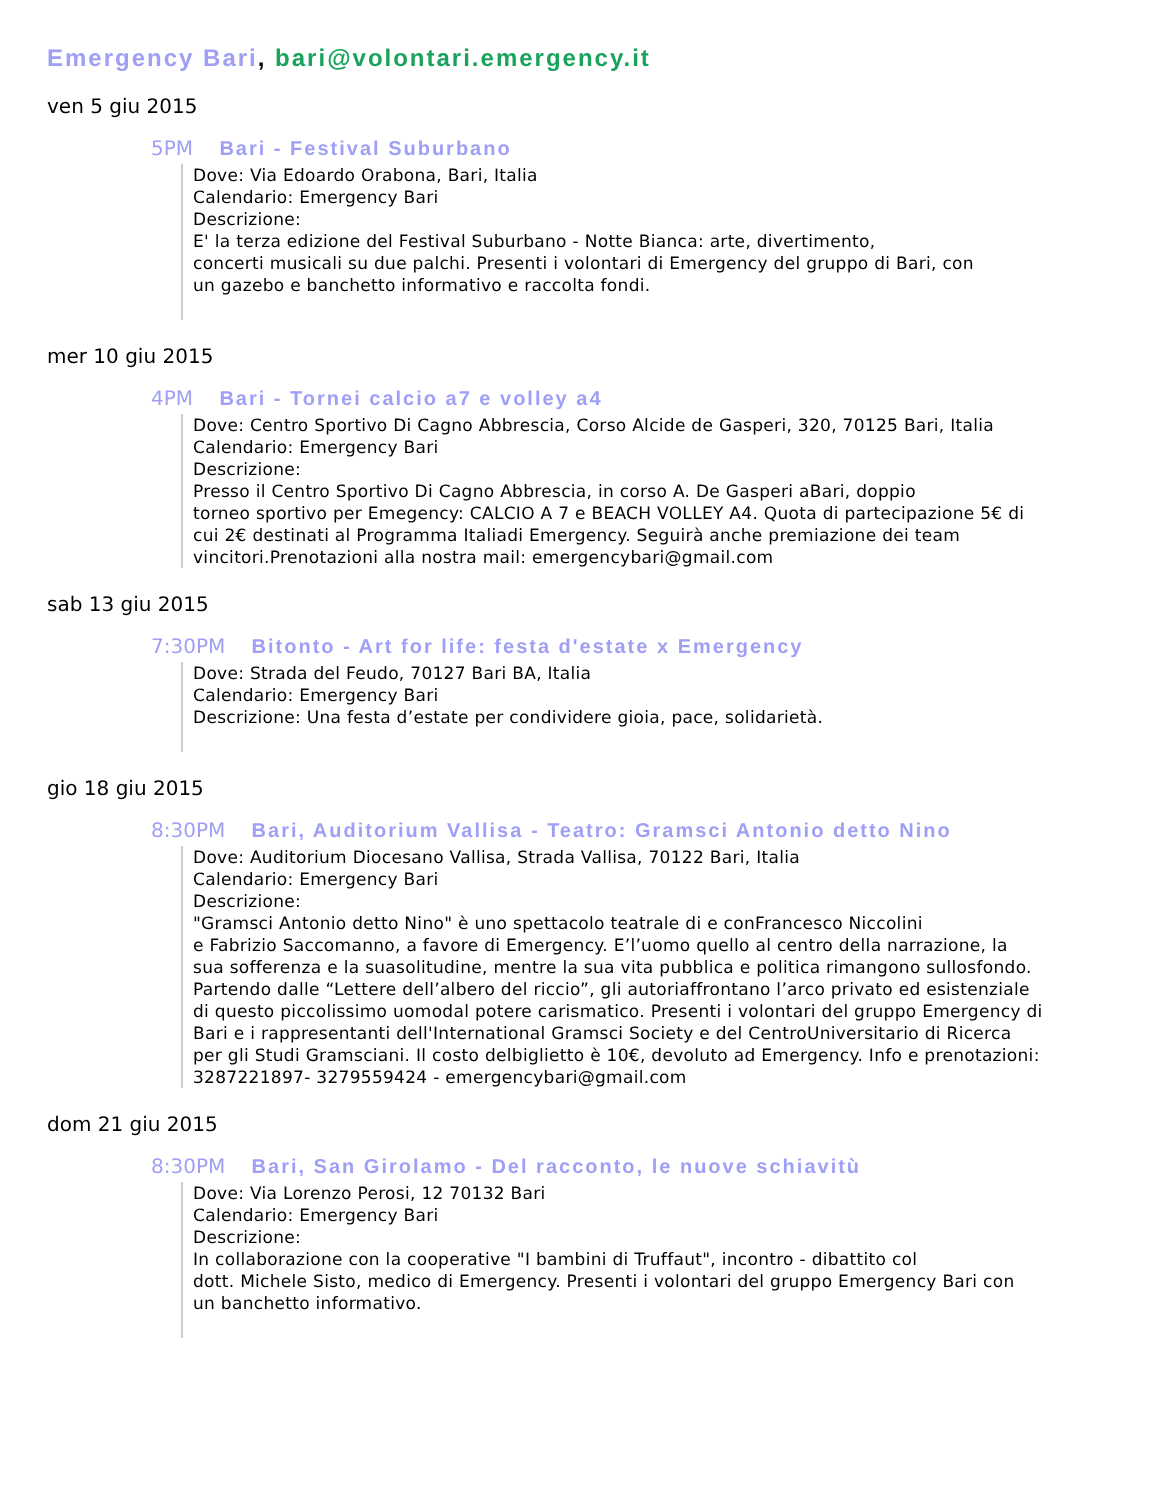Emergency Bari, bari@volontari.emergency.it
ven 5 giu 2015
5PM Bari - Festival Suburbano
Dove: Via Edoardo Orabona, Bari, Italia
Calendario: Emergency Bari
Descrizione:
E' la terza edizione del Festival Suburbano - Notte Bianca: arte, divertimento,
concerti musicali su due palchi. Presenti i volontari di Emergency del gruppo di Bari, con
un gazebo e banchetto informativo e raccolta fondi.
mer 10 giu 2015
4PM Bari - Tornei calcio a7 e volley a4
Dove: Centro Sportivo Di Cagno Abbrescia, Corso Alcide de Gasperi, 320, 70125 Bari, Italia
Calendario: Emergency Bari
Descrizione:
Presso il Centro Sportivo Di Cagno Abbrescia, in corso A. De Gasperi aBari, doppio
torneo sportivo per Emegency: CALCIO A 7 e BEACH VOLLEY A4. Quota di partecipazione 5€ di
cui 2€ destinati al Programma Italiadi Emergency. Seguirà anche premiazione dei team
vincitori.Prenotazioni alla nostra mail: emergencybari@gmail.com
sab 13 giu 2015
7:30PM Bitonto - Art for life: festa d'estate x Emergency
Dove: Strada del Feudo, 70127 Bari BA, Italia
Calendario: Emergency Bari
Descrizione: Una festa d’estate per condividere gioia, pace, solidarietà.
gio 18 giu 2015
8:30PM Bari, Auditorium Vallisa - Teatro: Gramsci Antonio detto Nino
Dove: Auditorium Diocesano Vallisa, Strada Vallisa, 70122 Bari, Italia
Calendario: Emergency Bari
Descrizione:
"Gramsci Antonio detto Nino" è uno spettacolo teatrale di e conFrancesco Niccolini
e Fabrizio Saccomanno, a favore di Emergency. E’l’uomo quello al centro della narrazione, la
sua sofferenza e la suasolitudine, mentre la sua vita pubblica e politica rimangono sullosfondo.
Partendo dalle “Lettere dell’albero del riccio”, gli autoriaffrontano l’arco privato ed esistenziale
di questo piccolissimo uomodal potere carismatico. Presenti i volontari del gruppo Emergency di
Bari e i rappresentanti dell'International Gramsci Society e del CentroUniversitario di Ricerca
per gli Studi Gramsciani. Il costo delbiglietto è 10€, devoluto ad Emergency. Info e prenotazioni:
3287221897- 3279559424 - emergencybari@gmail.com
dom 21 giu 2015
8:30PM Bari, San Girolamo - Del racconto, le nuove schiavitù
Dove: Via Lorenzo Perosi, 12 70132 Bari
Calendario: Emergency Bari
Descrizione:
In collaborazione con la cooperative "I bambini di Truffaut", incontro - dibattito col
dott. Michele Sisto, medico di Emergency. Presenti i volontari del gruppo Emergency Bari con
un banchetto informativo.